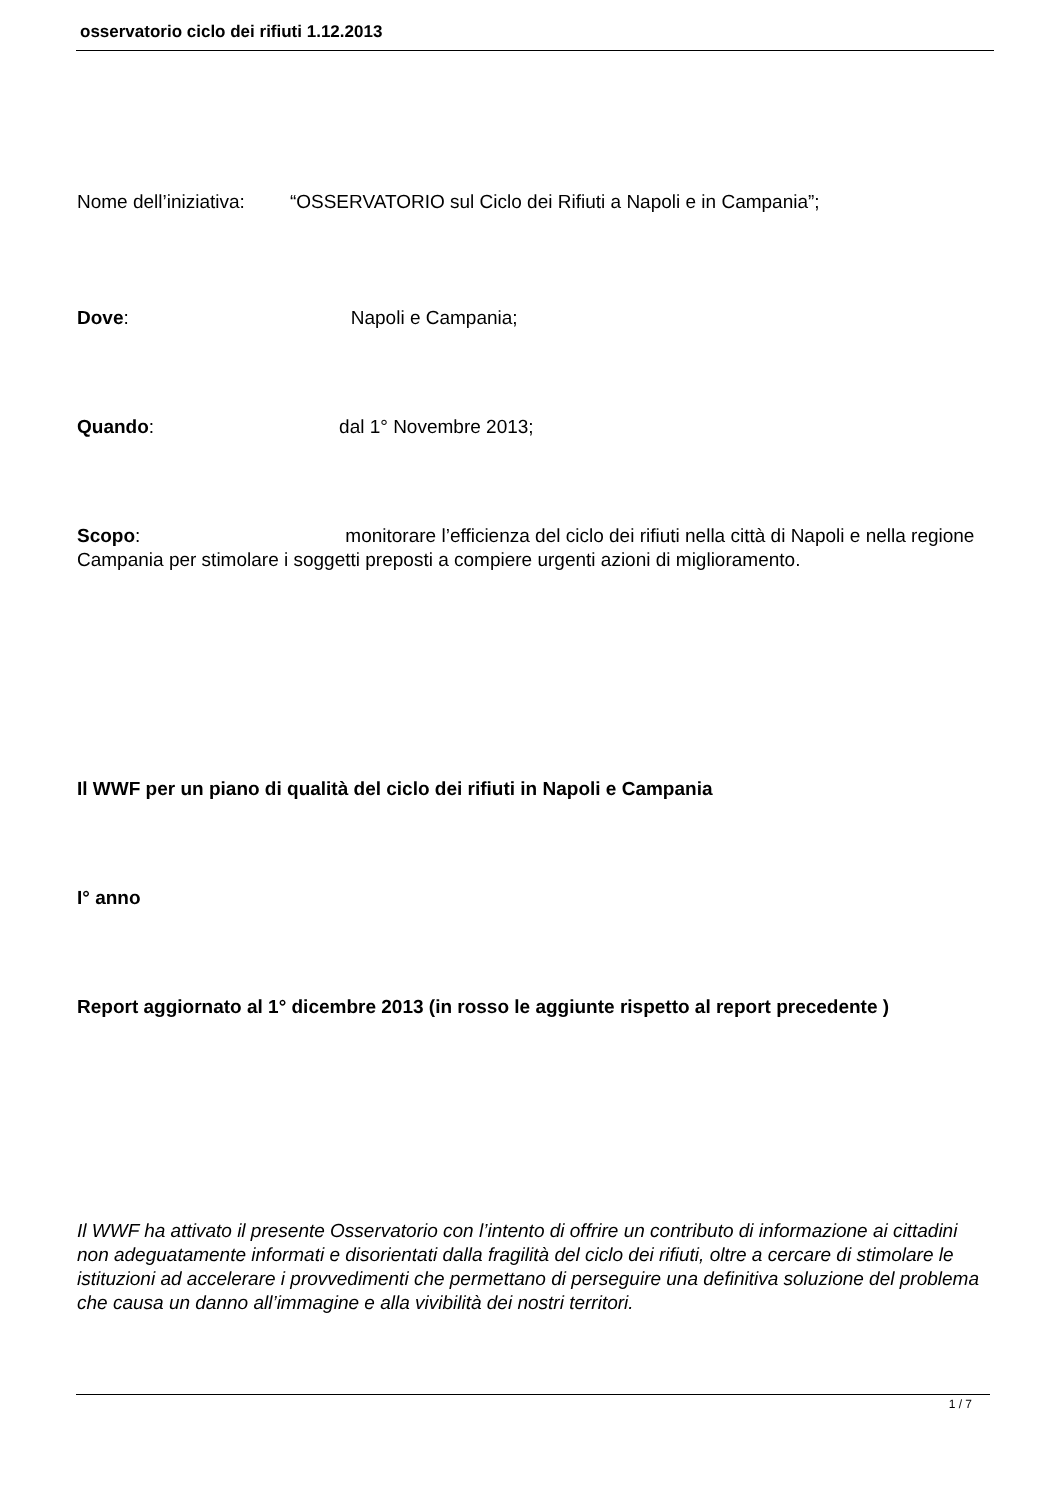osservatorio ciclo dei rifiuti 1.12.2013
Nome dell’iniziativa: “OSSERVATORIO sul Ciclo dei Rifiuti a Napoli e in Campania”;
Dove: Napoli e Campania;
Quando: dal 1° Novembre 2013;
Scopo: monitorare l’efficienza del ciclo dei rifiuti nella città di Napoli e nella regione Campania per stimolare i soggetti preposti a compiere urgenti azioni di miglioramento.
Il WWF per un piano di qualità del ciclo dei rifiuti in Napoli e Campania
I° anno
Report aggiornato al 1° dicembre 2013 (in rosso le aggiunte rispetto al report precedente )
Il WWF ha attivato il presente Osservatorio con l’intento di offrire un contributo di informazione ai cittadini non adeguatamente informati e disorientati dalla fragilità del ciclo dei rifiuti, oltre a cercare di stimolare le istituzioni ad accelerare i provvedimenti che permettano di perseguire una definitiva soluzione del problema che causa un danno all’immagine e alla vivibilità dei nostri territori.
1 / 7